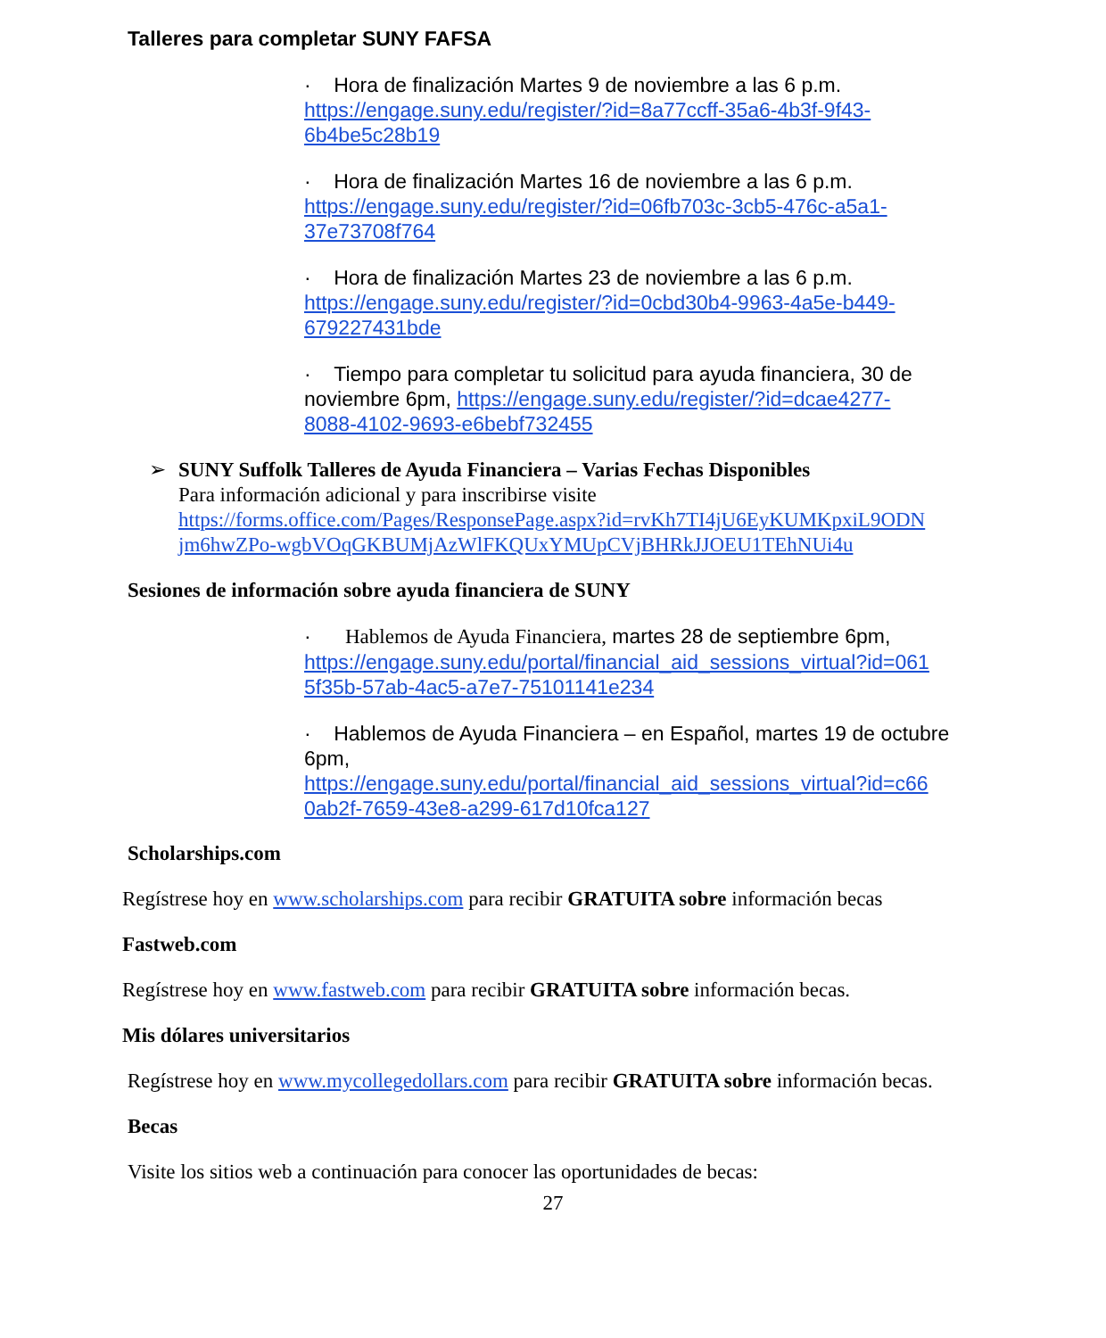Talleres para completar SUNY FAFSA
· Hora de finalización Martes 9 de noviembre a las 6 p.m.
https://engage.suny.edu/register/?id=8a77ccff-35a6-4b3f-9f43-
6b4be5c28b19
· Hora de finalización Martes 16 de noviembre a las 6 p.m.
https://engage.suny.edu/register/?id=06fb703c-3cb5-476c-a5a1-
37e73708f764
· Hora de finalización Martes 23 de noviembre a las 6 p.m.
https://engage.suny.edu/register/?id=0cbd30b4-9963-4a5e-b449-
679227431bde
· Tiempo para completar tu solicitud para ayuda financiera, 30 de noviembre 6pm, https://engage.suny.edu/register/?id=dcae4277-
8088-4102-9693-e6bebf732455
➢ SUNY Suffolk Talleres de Ayuda Financiera – Varias Fechas Disponibles
Para información adicional y para inscribirse visite
https://forms.office.com/Pages/ResponsePage.aspx?id=rvKh7TI4jU6EyKUMKpxiL9ODN
jm6hwZPo-wgbVOqGKBUMjAzWlFKQUxYMUpCVjBHRkJJOEU1TEhNUi4u
Sesiones de información sobre ayuda financiera de SUNY
· Hablemos de Ayuda Financiera, martes 28 de septiembre 6pm,
https://engage.suny.edu/portal/financial_aid_sessions_virtual?id=061
5f35b-57ab-4ac5-a7e7-75101141e234
· Hablemos de Ayuda Financiera – en Español, martes 19 de octubre 6pm,
https://engage.suny.edu/portal/financial_aid_sessions_virtual?id=c66
0ab2f-7659-43e8-a299-617d10fca127
Scholarships.com
Regístrese hoy en www.scholarships.com para recibir GRATUITA sobre información becas
Fastweb.com
Regístrese hoy en www.fastweb.com para recibir GRATUITA sobre información becas.
Mis dólares universitarios
Regístrese hoy en www.mycollegedollars.com para recibir GRATUITA sobre información becas.
Becas
Visite los sitios web a continuación para conocer las oportunidades de becas:
27